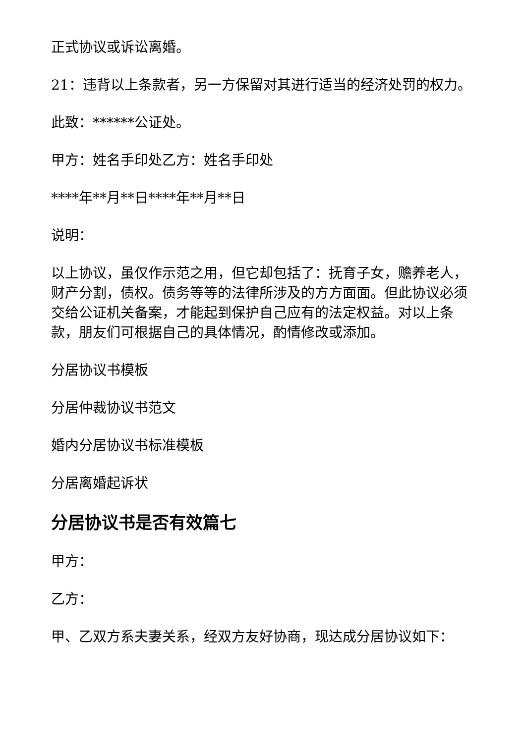正式协议或诉讼离婚。
21：违背以上条款者，另一方保留对其进行适当的经济处罚的权力。
此致：******公证处。
甲方：姓名手印处乙方：姓名手印处
****年**月**日****年**月**日
说明：
以上协议，虽仅作示范之用，但它却包括了：抚育子女，赡养老人，财产分割，债权。债务等等的法律所涉及的方方面面。但此协议必须交给公证机关备案，才能起到保护自己应有的法定权益。对以上条款，朋友们可根据自己的具体情况，酌情修改或添加。
分居协议书模板
分居仲裁协议书范文
婚内分居协议书标准模板
分居离婚起诉状
分居协议书是否有效篇七
甲方：
乙方：
甲、乙双方系夫妻关系，经双方友好协商，现达成分居协议如下：